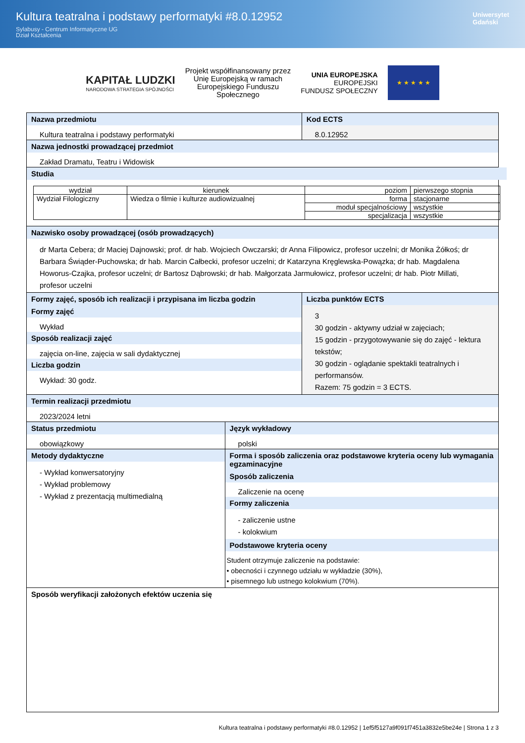Kultura teatralna i podstawy performatyki #8.0.12952
Sylabusy - Centrum Informatyczne UG
Dział Kształcenia
Uniwersytet
Gdański
KAPITAŁ LUDZKI
NARODOWA STRATEGIA SPÓJNOŚCI
Projekt współfinansowany przez
Unię Europejską w ramach
Europejskiego Funduszu
Społecznego
UNIA EUROPEJSKA
EUROPEJSKI
FUNDUSZ SPOŁECZNY
★ ★ ★ ★ ★
Nazwa przedmiotu
Kultura teatralna i podstawy performatyki
Kod ECTS
8.0.12952
Nazwa jednostki prowadzącej przedmiot
Zakład Dramatu, Teatru i Widowisk
Studia
| wydział | kierunek | poziom | pierwszego stopnia |
| Wydział Filologiczny | Wiedza o filmie i kulturze audiowizualnej | forma | stacjonarne |
| | | moduł specjalnościowy | wszystkie |
| | | specjalizacja | wszystkie |
Nazwisko osoby prowadzącej (osób prowadzących)
dr Marta Cebera; dr Maciej Dajnowski; prof. dr hab. Wojciech Owczarski; dr Anna Filipowicz, profesor uczelni; dr Monika Żółkoś; dr Barbara Świąder-Puchowska; dr hab. Marcin Całbecki, profesor uczelni; dr Katarzyna Kręglewska-Powązka; dr hab. Magdalena Howorus-Czajka, profesor uczelni; dr Bartosz Dąbrowski; dr hab. Małgorzata Jarmułowicz, profesor uczelni; dr hab. Piotr Millati, profesor uczelni
Formy zajęć, sposób ich realizacji i przypisana im liczba godzin
Formy zajęć
Wykład
Sposób realizacji zajęć
zajęcia on-line, zajęcia w sali dydaktycznej
Liczba godzin
Wykład: 30 godz.
Liczba punktów ECTS
3
30 godzin - aktywny udział w zajęciach;
15 godzin - przygotowywanie się do zajęć - lektura tekstów;
30 godzin - oglądanie spektakli teatralnych i performansów.
Razem: 75 godzin = 3 ECTS.
Termin realizacji przedmiotu
2023/2024 letni
Status przedmiotu
obowiązkowy
Język wykładowy
polski
Metody dydaktyczne
- Wykład konwersatoryjny
- Wykład problemowy
- Wykład z prezentacją multimedialną
Forma i sposób zaliczenia oraz podstawowe kryteria oceny lub wymagania egzaminacyjne
Sposób zaliczenia
Zaliczenie na ocenę
Formy zaliczenia
- zaliczenie ustne
- kolokwium
Podstawowe kryteria oceny
Student otrzymuje zaliczenie na podstawie:
• obecności i czynnego udziału w wykładzie (30%),
• pisemnego lub ustnego kolokwium (70%).
Sposób weryfikacji założonych efektów uczenia się
Kultura teatralna i podstawy performatyki #8.0.12952 | 1ef5f5127a9f091f7451a3832e5be24e | Strona 1 z 3